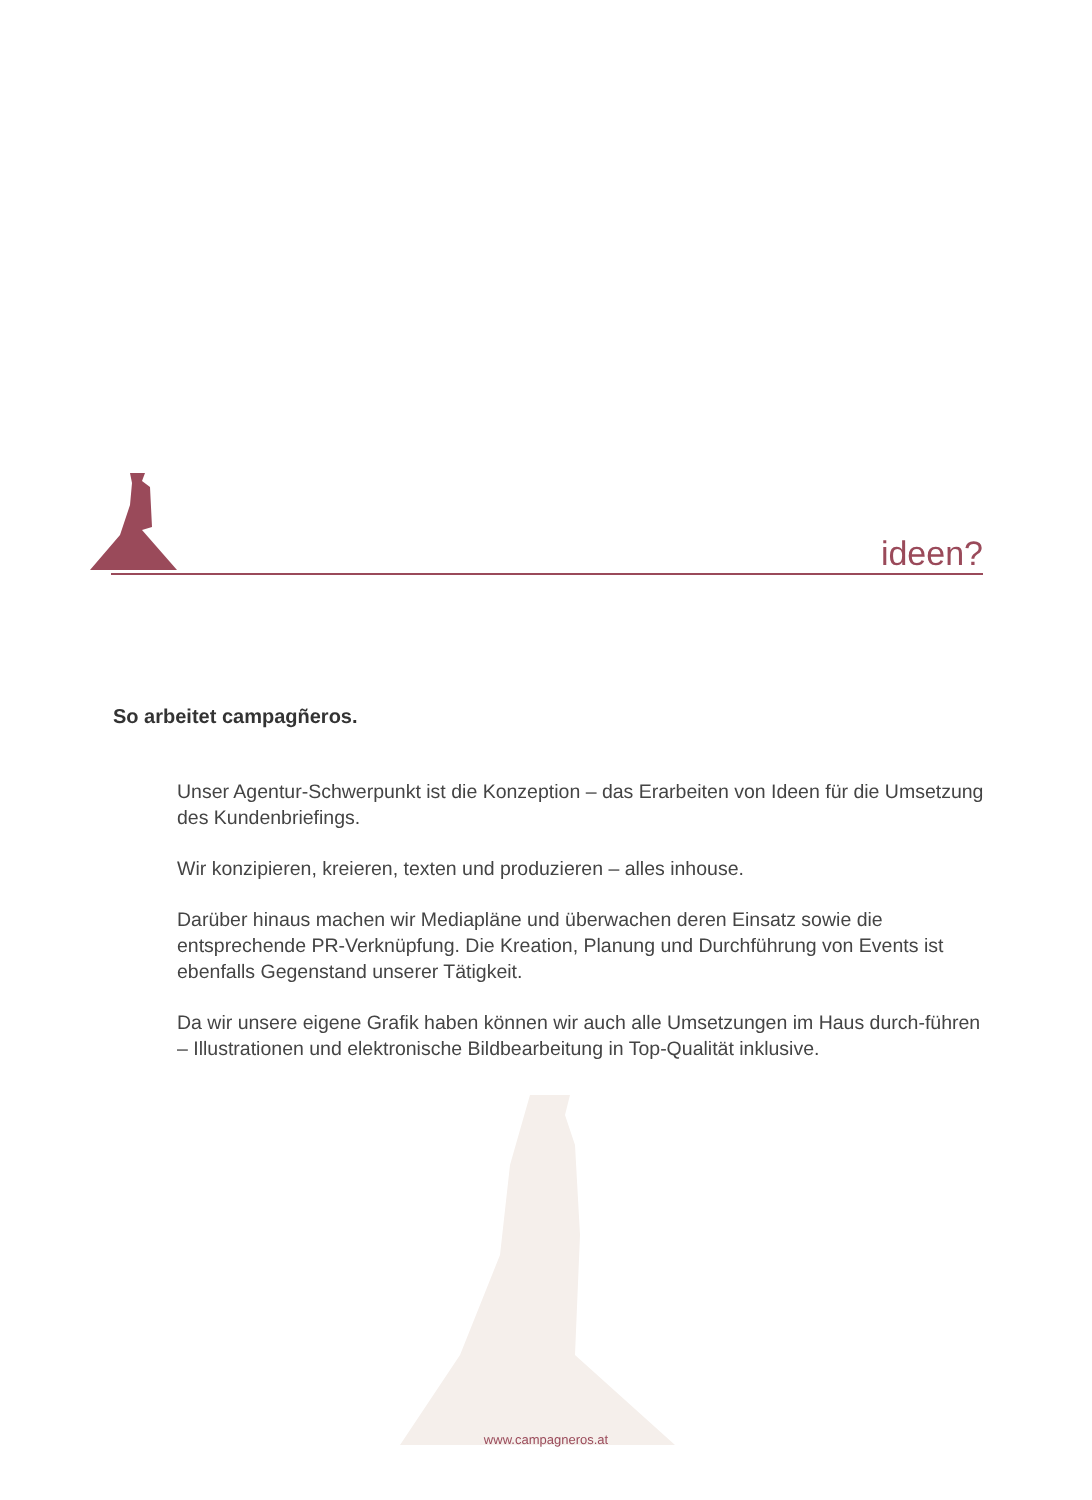ideen?
So arbeitet campagñeros.
Unser Agentur-Schwerpunkt ist die Konzeption – das Erarbeiten von Ideen für die Umsetzung des Kundenbriefings.
Wir konzipieren, kreieren, texten und produzieren – alles inhouse.
Darüber hinaus machen wir Mediapläne und überwachen deren Einsatz sowie die entsprechende PR-Verknüpfung. Die Kreation, Planung und Durchführung von Events ist ebenfalls Gegenstand unserer Tätigkeit.
Da wir unsere eigene Grafik haben können wir auch alle Umsetzungen im Haus durch-führen – Illustrationen und elektronische Bildbearbeitung in Top-Qualität inklusive.
www.campagneros.at